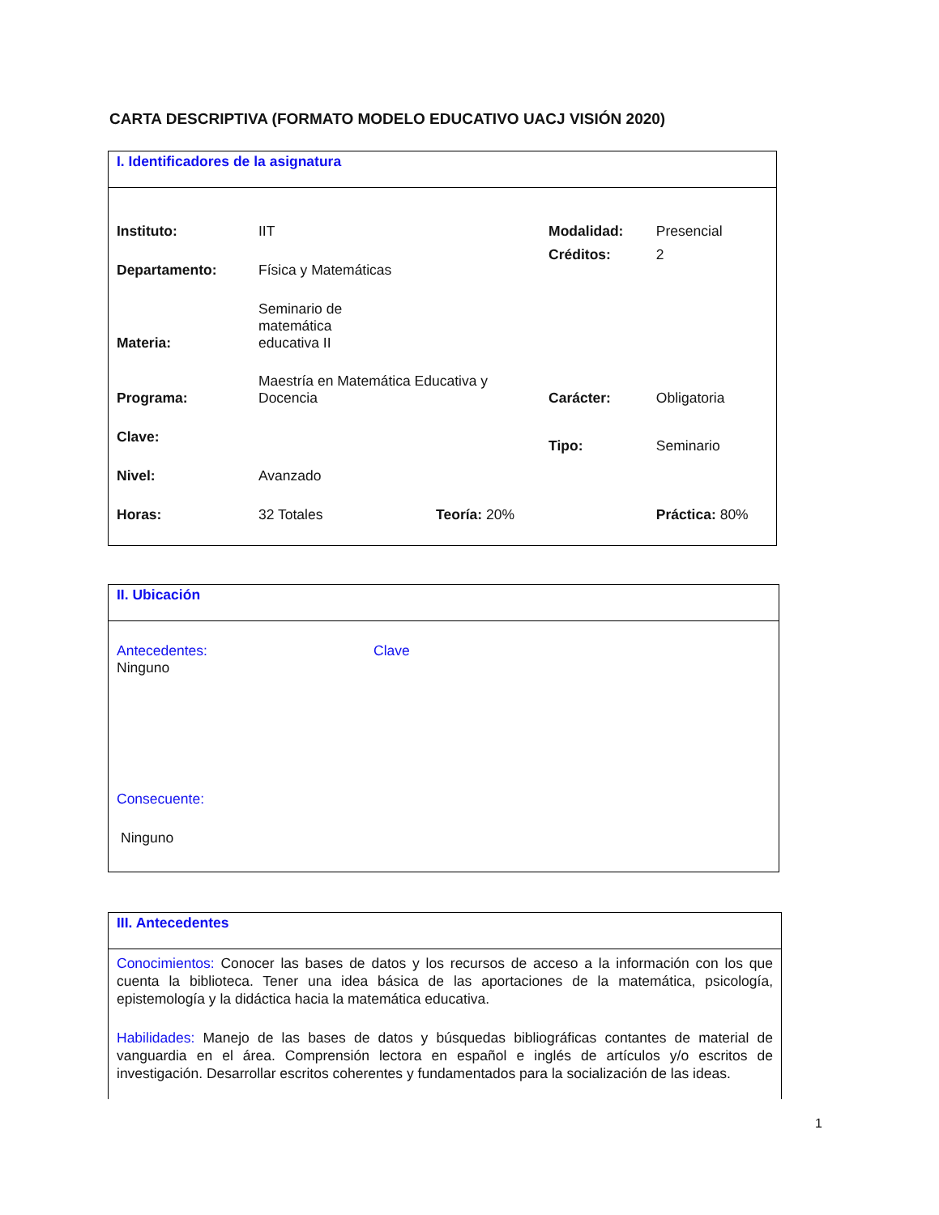CARTA DESCRIPTIVA (FORMATO MODELO EDUCATIVO UACJ VISIÓN 2020)
I. Identificadores de la asignatura
| Instituto: | IIT | | Modalidad: | Presencial |
| Departamento: | Física y Matemáticas | | Créditos: | 2 |
| Materia: | Seminario de matemática educativa II | | | |
| Programa: | Maestría en Matemática Educativa y Docencia | | Carácter: | Obligatoria |
| Clave: | | | Tipo: | Seminario |
| Nivel: | Avanzado | | | |
| Horas: | 32 Totales | Teoría: 20% | | Práctica: 80% |
II. Ubicación
| Antecedentes: | Clave |
| Ninguno | |
Consecuente:
Ninguno
III. Antecedentes
Conocimientos: Conocer las bases de datos y los recursos de acceso a la información con los que cuenta la biblioteca. Tener una idea básica de las aportaciones de la matemática, psicología, epistemología y la didáctica hacia la matemática educativa.
Habilidades: Manejo de las bases de datos y búsquedas bibliográficas contantes de material de vanguardia en el área. Comprensión lectora en español e inglés de artículos y/o escritos de investigación. Desarrollar escritos coherentes y fundamentados para la socialización de las ideas.
1